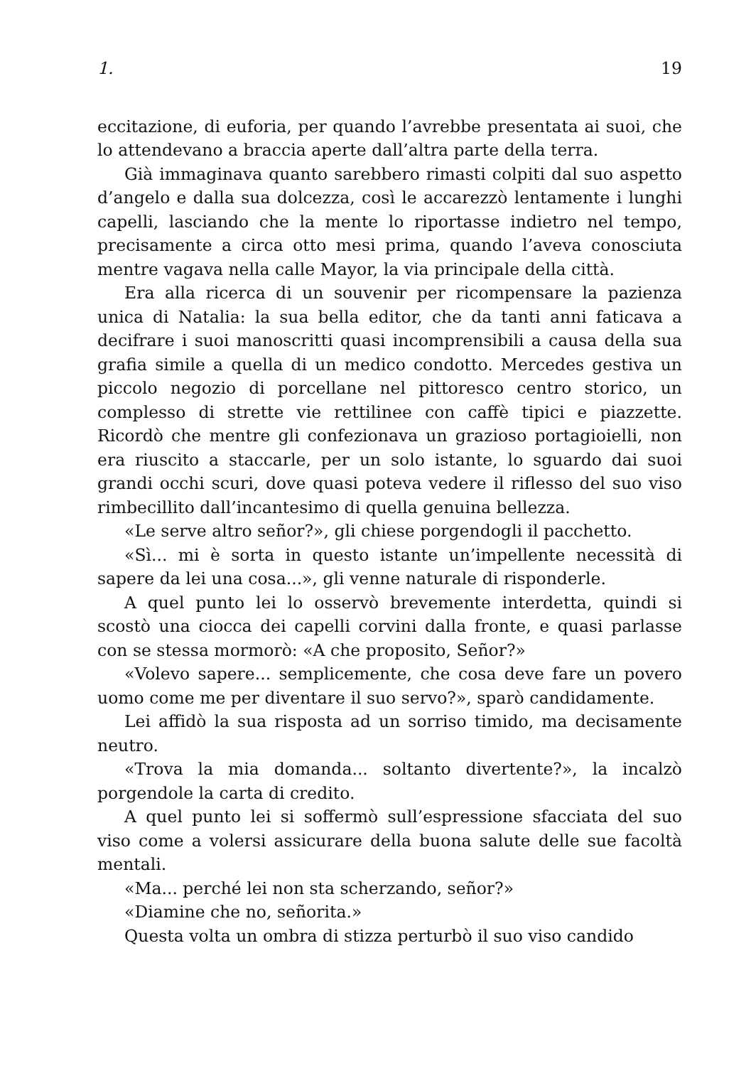1. 19
eccitazione, di euforia, per quando l’avrebbe presentata ai suoi, che lo attendevano a braccia aperte dall’altra parte della terra.
Già immaginava quanto sarebbero rimasti colpiti dal suo aspetto d’angelo e dalla sua dolcezza, così le accarezzò lentamente i lunghi capelli, lasciando che la mente lo riportasse indietro nel tempo, precisamente a circa otto mesi prima, quando l’aveva conosciuta mentre vagava nella calle Mayor, la via principale della città.
Era alla ricerca di un souvenir per ricompensare la pazienza unica di Natalia: la sua bella editor, che da tanti anni faticava a decifrare i suoi manoscritti quasi incomprensibili a causa della sua grafia simile a quella di un medico condotto. Mercedes gestiva un piccolo negozio di porcellane nel pittoresco centro storico, un complesso di strette vie rettilinee con caffè tipici e piazzette. Ricordò che mentre gli confezionava un grazioso portagioielli, non era riuscito a staccarle, per un solo istante, lo sguardo dai suoi grandi occhi scuri, dove quasi poteva vedere il riflesso del suo viso rimbecillito dall’incantesimo di quella genuina bellezza.
«Le serve altro señor?», gli chiese porgendogli il pacchetto.
«Sì... mi è sorta in questo istante un’impellente necessità di sapere da lei una cosa...», gli venne naturale di risponderle.
A quel punto lei lo osservò brevemente interdetta, quindi si scostò una ciocca dei capelli corvini dalla fronte, e quasi parlasse con se stessa mormorò: «A che proposito, Señor?»
«Volevo sapere... semplicemente, che cosa deve fare un povero uomo come me per diventare il suo servo?», sparò candidamente.
Lei affidò la sua risposta ad un sorriso timido, ma decisamente neutro.
«Trova la mia domanda... soltanto divertente?», la incalzò porgendole la carta di credito.
A quel punto lei si soffermò sull’espressione sfacciata del suo viso come a volersi assicurare della buona salute delle sue facoltà mentali.
«Ma... perché lei non sta scherzando, señor?»
«Diamine che no, señorita.»
Questa volta un ombra di stizza perturbò il suo viso candido